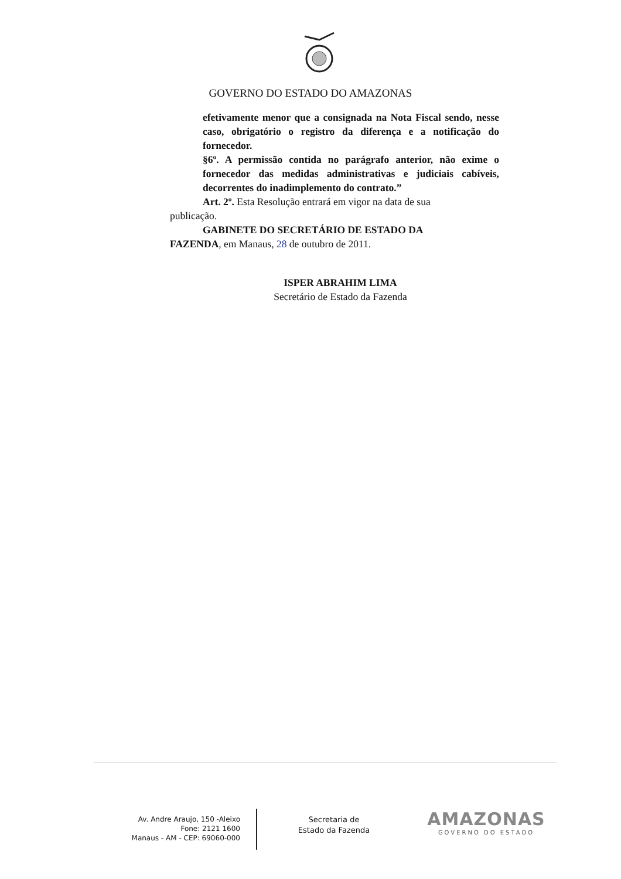GOVERNO DO ESTADO DO AMAZONAS
efetivamente menor que a consignada na Nota Fiscal sendo, nesse caso, obrigatório o registro da diferença e a notificação do fornecedor.
§6º. A permissão contida no parágrafo anterior, não exime o fornecedor das medidas administrativas e judiciais cabíveis, decorrentes do inadimplemento do contrato.”
Art. 2º. Esta Resolução entrará em vigor na data de sua
publicação.
GABINETE DO SECRETÁRIO DE ESTADO DA
FAZENDA, em Manaus, 28 de outubro de 2011.
ISPER ABRAHIM LIMA
Secretário de Estado da Fazenda
Av. Andre Araujo, 150 -Aleixo
Fone: 2121 1600
Manaus - AM - CEP: 69060-000
Secretaria de
Estado da Fazenda
AMAZONAS
GOVERNO DO ESTADO